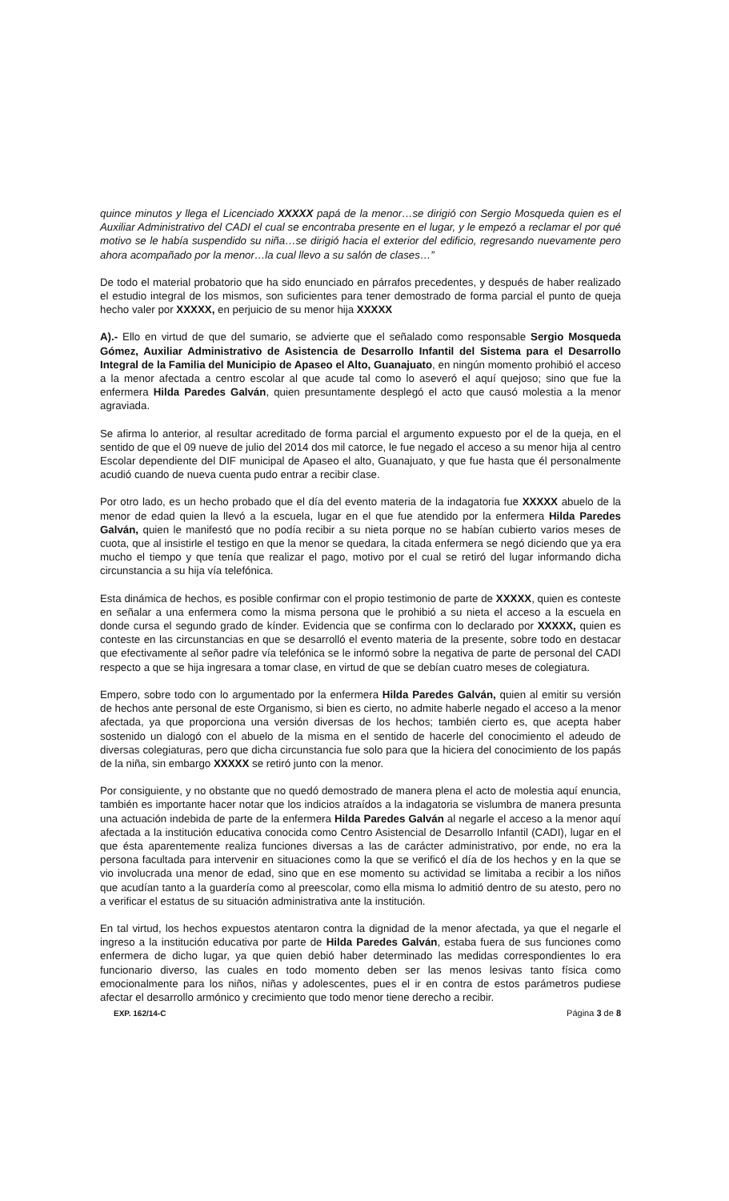quince minutos y llega el Licenciado XXXXX papá de la menor…se dirigió con Sergio Mosqueda quien es el Auxiliar Administrativo del CADI el cual se encontraba presente en el lugar, y le empezó a reclamar el por qué motivo se le había suspendido su niña…se dirigió hacia el exterior del edificio, regresando nuevamente pero ahora acompañado por la menor…la cual llevo a su salón de clases…”
De todo el material probatorio que ha sido enunciado en párrafos precedentes, y después de haber realizado el estudio integral de los mismos, son suficientes para tener demostrado de forma parcial el punto de queja hecho valer por XXXXX, en perjuicio de su menor hija XXXXX
A).- Ello en virtud de que del sumario, se advierte que el señalado como responsable Sergio Mosqueda Gómez, Auxiliar Administrativo de Asistencia de Desarrollo Infantil del Sistema para el Desarrollo Integral de la Familia del Municipio de Apaseo el Alto, Guanajuato, en ningún momento prohibió el acceso a la menor afectada a centro escolar al que acude tal como lo aseveró el aquí quejoso; sino que fue la enfermera Hilda Paredes Galván, quien presuntamente desplegó el acto que causó molestia a la menor agraviada.
Se afirma lo anterior, al resultar acreditado de forma parcial el argumento expuesto por el de la queja, en el sentido de que el 09 nueve de julio del 2014 dos mil catorce, le fue negado el acceso a su menor hija al centro Escolar dependiente del DIF municipal de Apaseo el alto, Guanajuato, y que fue hasta que él personalmente acudió cuando de nueva cuenta pudo entrar a recibir clase.
Por otro lado, es un hecho probado que el día del evento materia de la indagatoria fue XXXXX abuelo de la menor de edad quien la llevó a la escuela, lugar en el que fue atendido por la enfermera Hilda Paredes Galván, quien le manifestó que no podía recibir a su nieta porque no se habían cubierto varios meses de cuota, que al insistirle el testigo en que la menor se quedara, la citada enfermera se negó diciendo que ya era mucho el tiempo y que tenía que realizar el pago, motivo por el cual se retiró del lugar informando dicha circunstancia a su hija vía telefónica.
Esta dinámica de hechos, es posible confirmar con el propio testimonio de parte de XXXXX, quien es conteste en señalar a una enfermera como la misma persona que le prohibió a su nieta el acceso a la escuela en donde cursa el segundo grado de kínder. Evidencia que se confirma con lo declarado por XXXXX, quien es conteste en las circunstancias en que se desarrolló el evento materia de la presente, sobre todo en destacar que efectivamente al señor padre vía telefónica se le informó sobre la negativa de parte de personal del CADI respecto a que se hija ingresara a tomar clase, en virtud de que se debían cuatro meses de colegiatura.
Empero, sobre todo con lo argumentado por la enfermera Hilda Paredes Galván, quien al emitir su versión de hechos ante personal de este Organismo, si bien es cierto, no admite haberle negado el acceso a la menor afectada, ya que proporciona una versión diversas de los hechos; también cierto es, que acepta haber sostenido un dialogó con el abuelo de la misma en el sentido de hacerle del conocimiento el adeudo de diversas colegiaturas, pero que dicha circunstancia fue solo para que la hiciera del conocimiento de los papás de la niña, sin embargo XXXXX se retiró junto con la menor.
Por consiguiente, y no obstante que no quedó demostrado de manera plena el acto de molestia aquí enuncia, también es importante hacer notar que los indicios atraídos a la indagatoria se vislumbra de manera presunta una actuación indebida de parte de la enfermera Hilda Paredes Galván al negarle el acceso a la menor aquí afectada a la institución educativa conocida como Centro Asistencial de Desarrollo Infantil (CADI), lugar en el que ésta aparentemente realiza funciones diversas a las de carácter administrativo, por ende, no era la persona facultada para intervenir en situaciones como la que se verificó el día de los hechos y en la que se vio involucrada una menor de edad, sino que en ese momento su actividad se limitaba a recibir a los niños que acudían tanto a la guardería como al preescolar, como ella misma lo admitió dentro de su atesto, pero no a verificar el estatus de su situación administrativa ante la institución.
En tal virtud, los hechos expuestos atentaron contra la dignidad de la menor afectada, ya que el negarle el ingreso a la institución educativa por parte de Hilda Paredes Galván, estaba fuera de sus funciones como enfermera de dicho lugar, ya que quien debió haber determinado las medidas correspondientes lo era funcionario diverso, las cuales en todo momento deben ser las menos lesivas tanto física como emocionalmente para los niños, niñas y adolescentes, pues el ir en contra de estos parámetros pudiese afectar el desarrollo armónico y crecimiento que todo menor tiene derecho a recibir.
EXP. 162/14-C Página 3 de 8